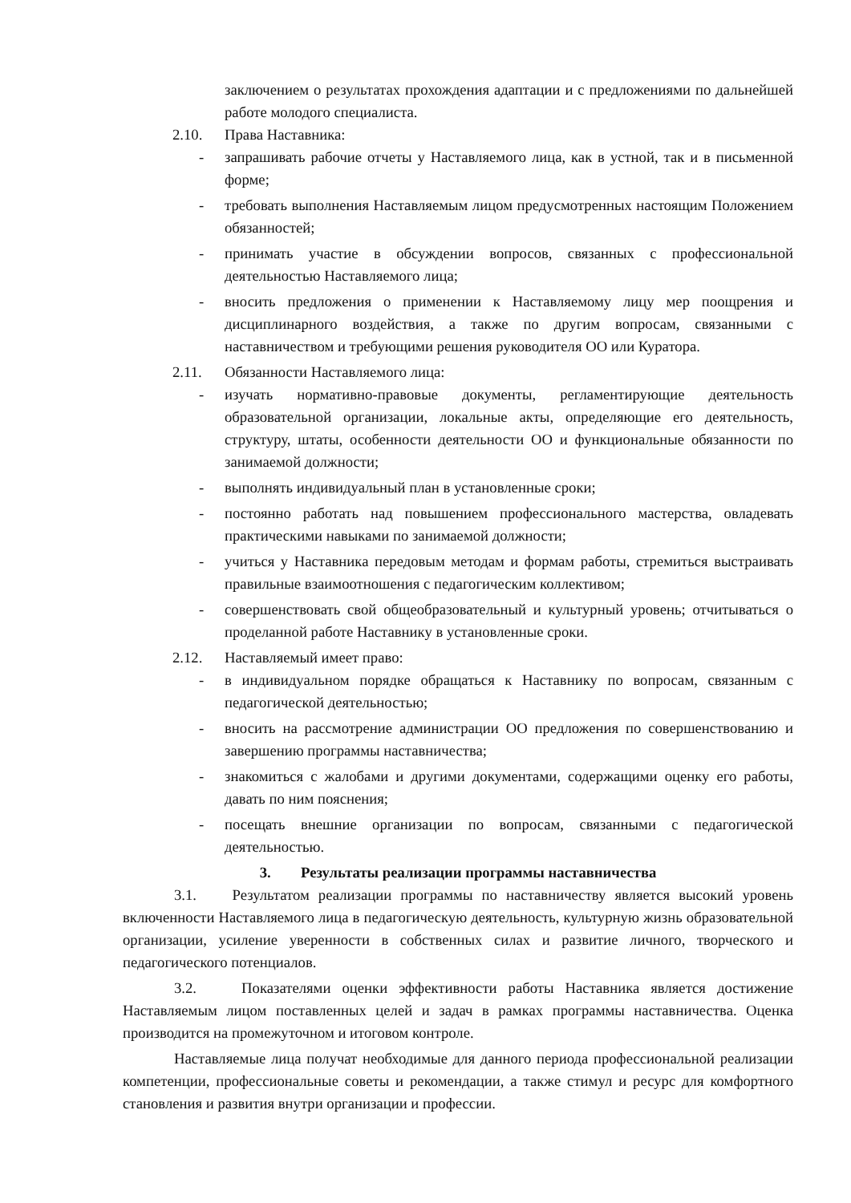заключением о результатах прохождения адаптации и с предложениями по дальнейшей работе молодого специалиста.
2.10. Права Наставника:
- запрашивать рабочие отчеты у Наставляемого лица, как в устной, так и в письменной форме;
- требовать выполнения Наставляемым лицом предусмотренных настоящим Положением обязанностей;
- принимать участие в обсуждении вопросов, связанных с профессиональной деятельностью Наставляемого лица;
- вносить предложения о применении к Наставляемому лицу мер поощрения и дисциплинарного воздействия, а также по другим вопросам, связанными с наставничеством и требующими решения руководителя ОО или Куратора.
2.11. Обязанности Наставляемого лица:
- изучать нормативно-правовые документы, регламентирующие деятельность образовательной организации, локальные акты, определяющие его деятельность, структуру, штаты, особенности деятельности ОО и функциональные обязанности по занимаемой должности;
- выполнять индивидуальный план в установленные сроки;
- постоянно работать над повышением профессионального мастерства, овладевать практическими навыками по занимаемой должности;
- учиться у Наставника передовым методам и формам работы, стремиться выстраивать правильные взаимоотношения с педагогическим коллективом;
- совершенствовать свой общеобразовательный и культурный уровень; отчитываться о проделанной работе Наставнику в установленные сроки.
2.12. Наставляемый имеет право:
- в индивидуальном порядке обращаться к Наставнику по вопросам, связанным с педагогической деятельностью;
- вносить на рассмотрение администрации ОО предложения по совершенствованию и завершению программы наставничества;
- знакомиться с жалобами и другими документами, содержащими оценку его работы, давать по ним пояснения;
- посещать внешние организации по вопросам, связанными с педагогической деятельностью.
3. Результаты реализации программы наставничества
3.1. Результатом реализации программы по наставничеству является высокий уровень включенности Наставляемого лица в педагогическую деятельность, культурную жизнь образовательной организации, усиление уверенности в собственных силах и развитие личного, творческого и педагогического потенциалов.
3.2. Показателями оценки эффективности работы Наставника является достижение Наставляемым лицом поставленных целей и задач в рамках программы наставничества. Оценка производится на промежуточном и итоговом контроле.
Наставляемые лица получат необходимые для данного периода профессиональной реализации компетенции, профессиональные советы и рекомендации, а также стимул и ресурс для комфортного становления и развития внутри организации и профессии.